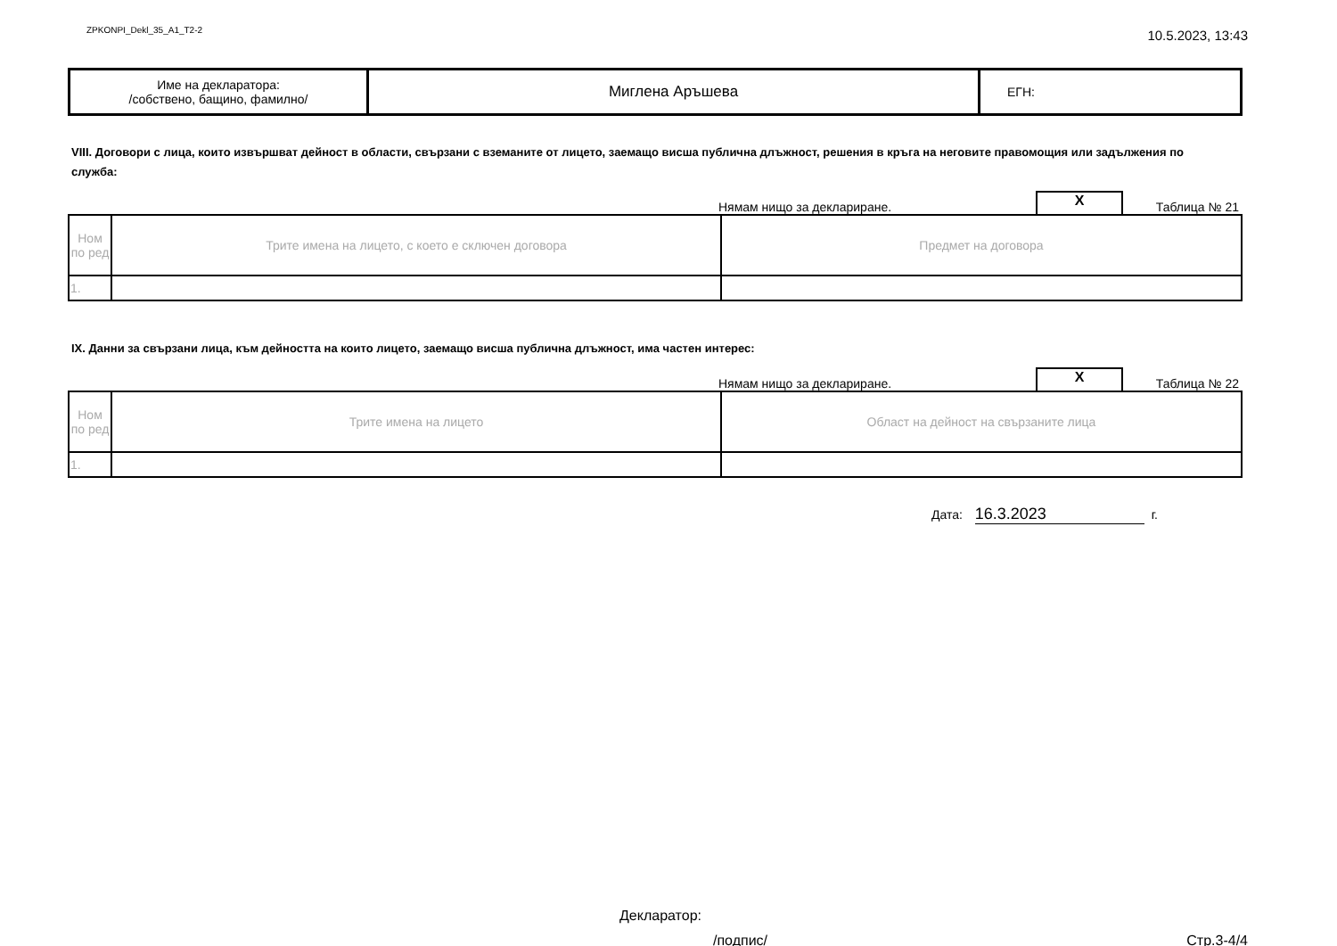ZPKONPI_Dekl_35_A1_T2-2
10.5.2023, 13:43
| Име на декларатора: /собствено, бащино, фамилно/ | Миглена Аръшева | ЕГН: |
VIII. Договори с лица, които извършват дейност в области, свързани с вземаните от лицето, заемащо висша публична длъжност, решения в кръга на неговите правомощия или задължения по служба:
Нямам нищо за деклариране.
X
Таблица № 21
| Ном по ред | Трите имена на лицето, с което е сключен договора | Предмет на договора |
| --- | --- | --- |
| 1. | | |
IX. Данни за свързани лица, към дейността на които лицето, заемащо висша публична длъжност, има частен интерес:
Нямам нищо за деклариране.
X
Таблица № 22
| Ном по ред | Трите имена на лицето | Област на дейност на свързаните лица |
| --- | --- | --- |
| 1. | | |
Дата: 16.3.2023 г.
Декларатор:
/подпис/ Стр.3-4/4